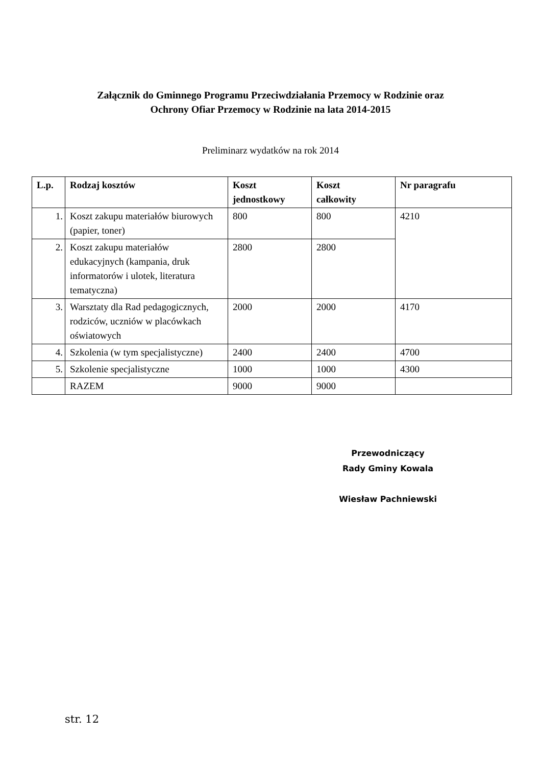Załącznik do Gminnego Programu Przeciwdziałania Przemocy w Rodzinie oraz
Ochrony Ofiar Przemocy w Rodzinie na lata 2014-2015
Preliminarz wydatków na rok 2014
| L.p. | Rodzaj kosztów | Koszt jednostkowy | Koszt całkowity | Nr paragrafu |
| --- | --- | --- | --- | --- |
| 1. | Koszt zakupu materiałów biurowych (papier, toner) | 800 | 800 | 4210 |
| 2. | Koszt zakupu materiałów edukacyjnych (kampania, druk informatorów i ulotek, literatura tematyczna) | 2800 | 2800 | |
| 3. | Warsztaty dla Rad pedagogicznych, rodziców, uczniów w placówkach oświatowych | 2000 | 2000 | 4170 |
| 4. | Szkolenia (w tym specjalistyczne) | 2400 | 2400 | 4700 |
| 5. | Szkolenie specjalistyczne | 1000 | 1000 | 4300 |
| | RAZEM | 9000 | 9000 | |
Przewodniczący
Rady Gminy Kowala
Wiesław Pachniewski
str. 12